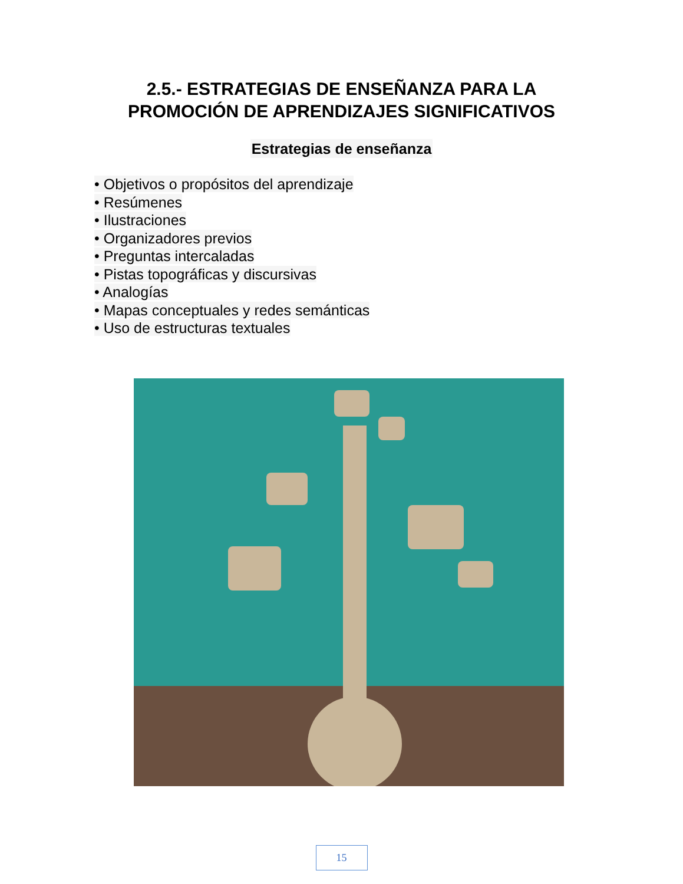2.5.- ESTRATEGIAS DE ENSEÑANZA PARA LA
PROMOCIÓN DE APRENDIZAJES SIGNIFICATIVOS
Estrategias de enseñanza
• Objetivos o propósitos del aprendizaje
• Resúmenes
• Ilustraciones
• Organizadores previos
• Preguntas intercaladas
• Pistas topográficas y discursivas
• Analogías
• Mapas conceptuales y redes semánticas
• Uso de estructuras textuales
15